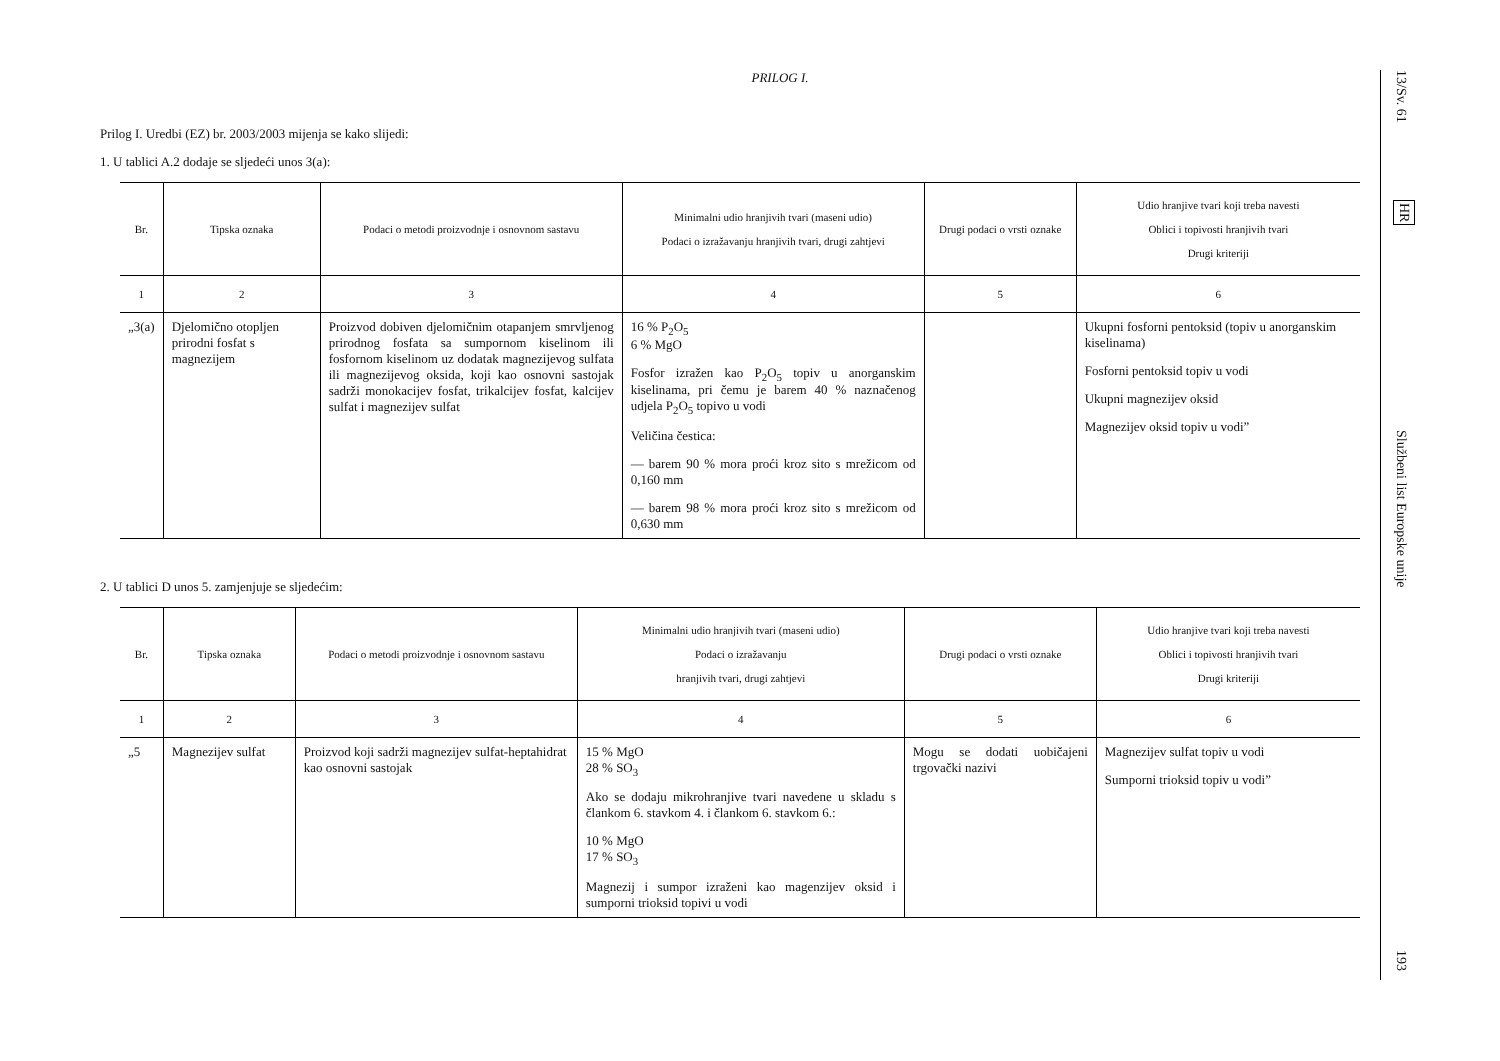PRILOG I.
Prilog I. Uredbi (EZ) br. 2003/2003 mijenja se kako slijedi:
1. U tablici A.2 dodaje se sljedeći unos 3(a):
| Br. | Tipska oznaka | Podaci o metodi proizvodnje i osnovnom sastavu | Minimalni udio hranjivih tvari (maseni udio) Podaci o izražavanju hranjivih tvari, drugi zahtjevi | Drugi podaci o vrsti oznake | Udio hranjive tvari koji treba navesti Oblici i topivosti hranjivih tvari Drugi kriteriji |
| --- | --- | --- | --- | --- | --- |
| 1 | 2 | 3 | 4 | 5 | 6 |
| „3(a) | Djelomično otopljen prirodni fosfat s magnezijem | Proizvod dobiven djelomičnim otapanjem smrvljenog prirodnog fosfata sa sumpornom kiselinom ili fosfornom kiselinom uz dodatak magnezijevog sulfata ili magnezijevog oksida, koji kao osnovni sastojak sadrži monokacijev fosfat, trikalcijev fosfat, kalcijev sulfat i magnezijev sulfat | 16 % P<sub>2</sub>O<sub>5</sub> 6 % MgO Fosfor izražen kao P<sub>2</sub>O<sub>5</sub> topiv u anorganskim kiselinama, pri čemu je barem 40 % naznačenog udjela P<sub>2</sub>O<sub>5</sub> topivo u vodi Veličina čestica: — barem 90 % mora proći kroz sito s mrežicom od 0,160 mm — barem 98 % mora proći kroz sito s mrežicom od 0,630 mm | | Ukupni fosforni pentoksid (topiv u anorganskim kiselinama) Fosforni pentoksid topiv u vodi Ukupni magnezijev oksid Magnezijev oksid topiv u vodi” |
2. U tablici D unos 5. zamjenjuje se sljedećim:
| Br. | Tipska oznaka | Podaci o metodi proizvodnje i osnovnom sastavu | Minimalni udio hranjivih tvari (maseni udio) Podaci o izražavanju hranjivih tvari, drugi zahtjevi | Drugi podaci o vrsti oznake | Udio hranjive tvari koji treba navesti Oblici i topivosti hranjivih tvari Drugi kriteriji |
| --- | --- | --- | --- | --- | --- |
| 1 | 2 | 3 | 4 | 5 | 6 |
| „5 | Magnezijev sulfat | Proizvod koji sadrži magnezijev sulfat-heptahidrat kao osnovni sastojak | 15 % MgO 28 % SO<sub>3</sub> Ako se dodaju mikrohranjive tvari navedene u skladu s člankom 6. stavkom 4. i člankom 6. stavkom 6.: 10 % MgO 17 % SO<sub>3</sub> Magnezij i sumpor izraženi kao magenzijev oksid i sumporni trioksid topivi u vodi | Mogu se dodati uobičajeni trgovački nazivi | Magnezijev sulfat topiv u vodi Sumporni trioksid topiv u vodi” |
13/Sv. 61
HR
Službeni list Europske unije
193